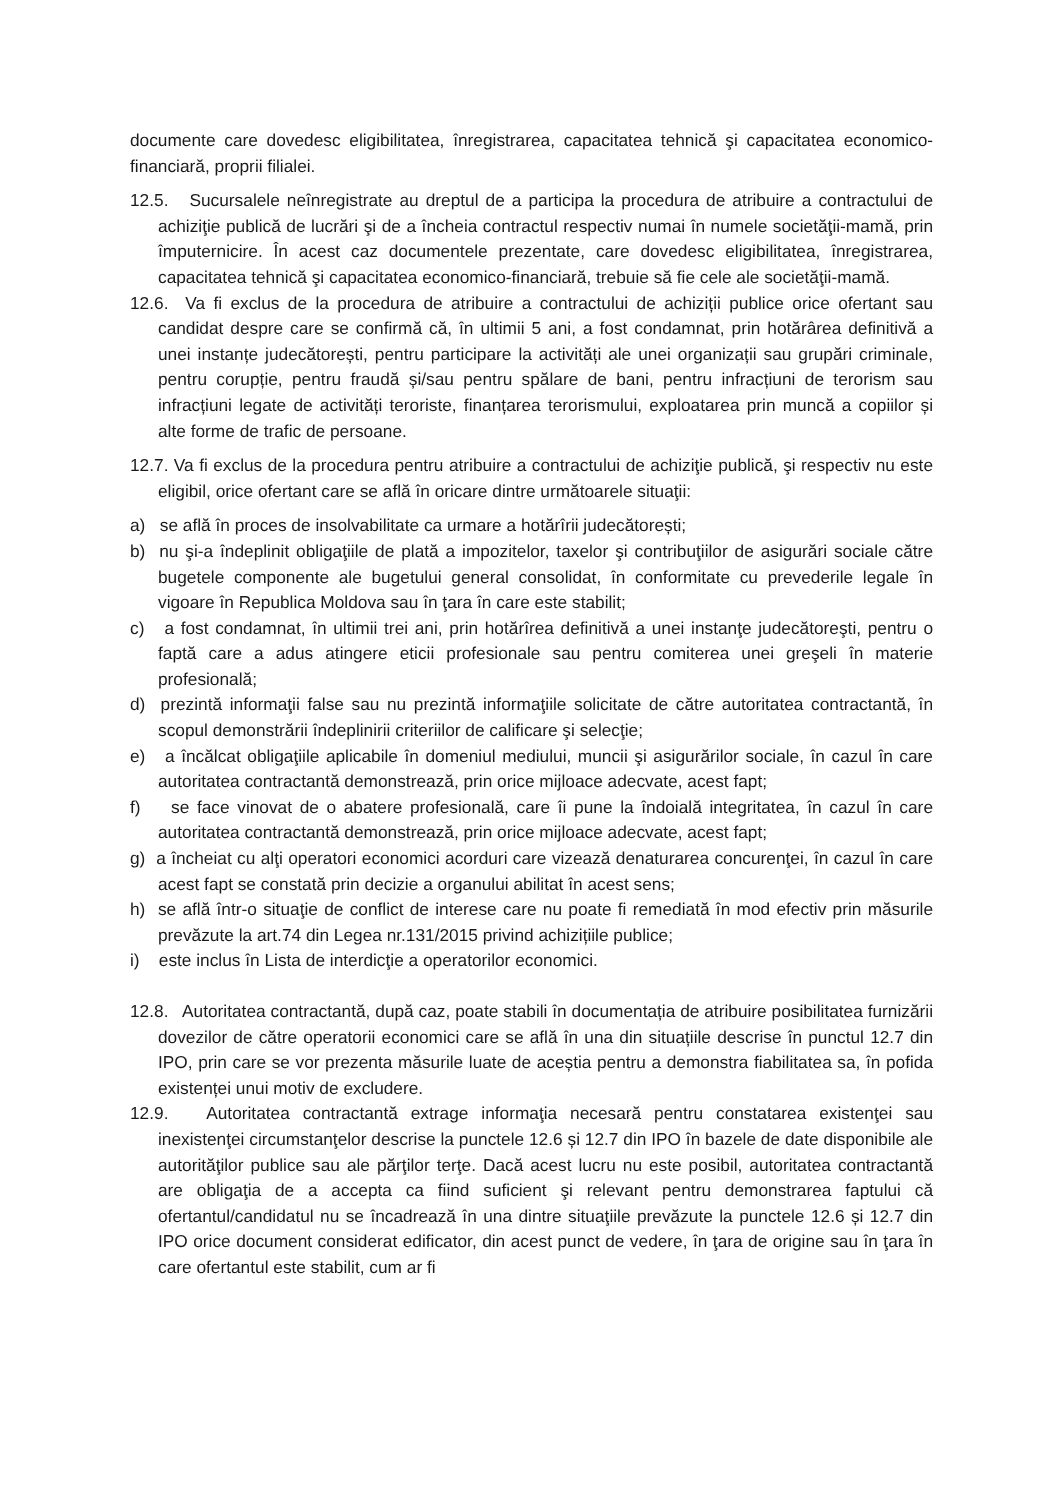documente care dovedesc eligibilitatea, înregistrarea, capacitatea tehnică şi capacitatea economico-financiară, proprii filialei.
12.5. Sucursalele neînregistrate au dreptul de a participa la procedura de atribuire a contractului de achiziţie publică de lucrări şi de a încheia contractul respectiv numai în numele societăţii-mamă, prin împuternicire. În acest caz documentele prezentate, care dovedesc eligibilitatea, înregistrarea, capacitatea tehnică şi capacitatea economico-financiară, trebuie să fie cele ale societăţii-mamă.
12.6. Va fi exclus de la procedura de atribuire a contractului de achiziții publice orice ofertant sau candidat despre care se confirmă că, în ultimii 5 ani, a fost condamnat, prin hotărârea definitivă a unei instanțe judecătorești, pentru participare la activități ale unei organizații sau grupări criminale, pentru corupție, pentru fraudă și/sau pentru spălare de bani, pentru infracțiuni de terorism sau infracțiuni legate de activități teroriste, finanțarea terorismului, exploatarea prin muncă a copiilor și alte forme de trafic de persoane.
12.7. Va fi exclus de la procedura pentru atribuire a contractului de achiziţie publică, şi respectiv nu este eligibil, orice ofertant care se află în oricare dintre următoarele situaţii:
a) se află în proces de insolvabilitate ca urmare a hotărîrii judecătorești;
b) nu şi-a îndeplinit obligaţiile de plată a impozitelor, taxelor şi contribuţiilor de asigurări sociale către bugetele componente ale bugetului general consolidat, în conformitate cu prevederile legale în vigoare în Republica Moldova sau în ţara în care este stabilit;
c) a fost condamnat, în ultimii trei ani, prin hotărîrea definitivă a unei instanţe judecătoreşti, pentru o faptă care a adus atingere eticii profesionale sau pentru comiterea unei greşeli în materie profesională;
d) prezintă informaţii false sau nu prezintă informaţiile solicitate de către autoritatea contractantă, în scopul demonstrării îndeplinirii criteriilor de calificare şi selecţie;
e) a încălcat obligaţiile aplicabile în domeniul mediului, muncii şi asigurărilor sociale, în cazul în care autoritatea contractantă demonstrează, prin orice mijloace adecvate, acest fapt;
f) se face vinovat de o abatere profesională, care îi pune la îndoială integritatea, în cazul în care autoritatea contractantă demonstrează, prin orice mijloace adecvate, acest fapt;
g) a încheiat cu alţi operatori economici acorduri care vizează denaturarea concurenţei, în cazul în care acest fapt se constată prin decizie a organului abilitat în acest sens;
h) se află într-o situaţie de conflict de interese care nu poate fi remediată în mod efectiv prin măsurile prevăzute la art.74 din Legea nr.131/2015 privind achizițiile publice;
i) este inclus în Lista de interdicţie a operatorilor economici.
12.8. Autoritatea contractantă, după caz, poate stabili în documentația de atribuire posibilitatea furnizării dovezilor de către operatorii economici care se află în una din situațiile descrise în punctul 12.7 din IPO, prin care se vor prezenta măsurile luate de aceștia pentru a demonstra fiabilitatea sa, în pofida existenței unui motiv de excludere.
12.9. Autoritatea contractantă extrage informaţia necesară pentru constatarea existenţei sau inexistenţei circumstanţelor descrise la punctele 12.6 și 12.7 din IPO în bazele de date disponibile ale autorităţilor publice sau ale părţilor terţe. Dacă acest lucru nu este posibil, autoritatea contractantă are obligaţia de a accepta ca fiind suficient şi relevant pentru demonstrarea faptului că ofertantul/candidatul nu se încadrează în una dintre situaţiile prevăzute la punctele 12.6 și 12.7 din IPO orice document considerat edificator, din acest punct de vedere, în ţara de origine sau în ţara în care ofertantul este stabilit, cum ar fi